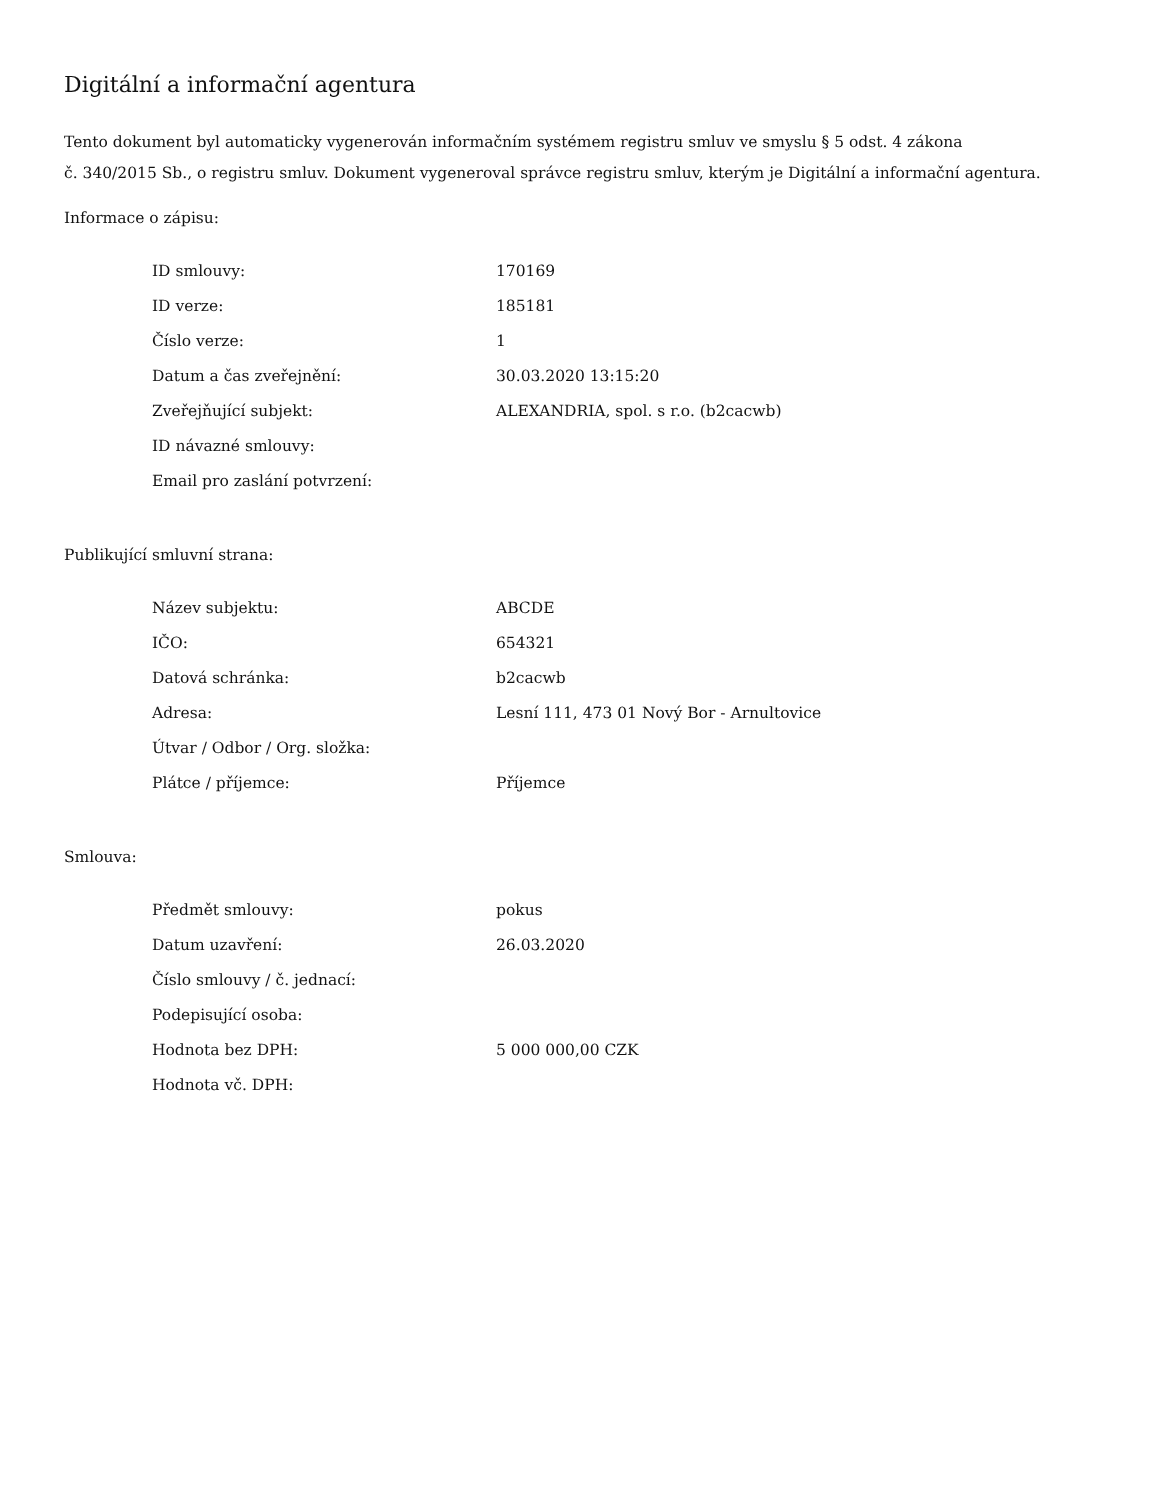Digitální a informační agentura
Tento dokument byl automaticky vygenerován informačním systémem registru smluv ve smyslu § 5 odst. 4 zákona
č. 340/2015 Sb., o registru smluv. Dokument vygeneroval správce registru smluv, kterým je Digitální a informační agentura.
Informace o zápisu:
| ID smlouvy: | 170169 |
| ID verze: | 185181 |
| Číslo verze: | 1 |
| Datum a čas zveřejnění: | 30.03.2020 13:15:20 |
| Zveřejňující subjekt: | ALEXANDRIA, spol. s r.o. (b2cacwb) |
| ID návazné smlouvy: | |
| Email pro zaslání potvrzení: | |
Publikující smluvní strana:
| Název subjektu: | ABCDE |
| IČO: | 654321 |
| Datová schránka: | b2cacwb |
| Adresa: | Lesní 111, 473 01 Nový Bor - Arnultovice |
| Útvar / Odbor / Org. složka: | |
| Plátce / příjemce: | Příjemce |
Smlouva:
| Předmět smlouvy: | pokus |
| Datum uzavření: | 26.03.2020 |
| Číslo smlouvy / č. jednací: | |
| Podepisující osoba: | |
| Hodnota bez DPH: | 5 000 000,00 CZK |
| Hodnota vč. DPH: | |